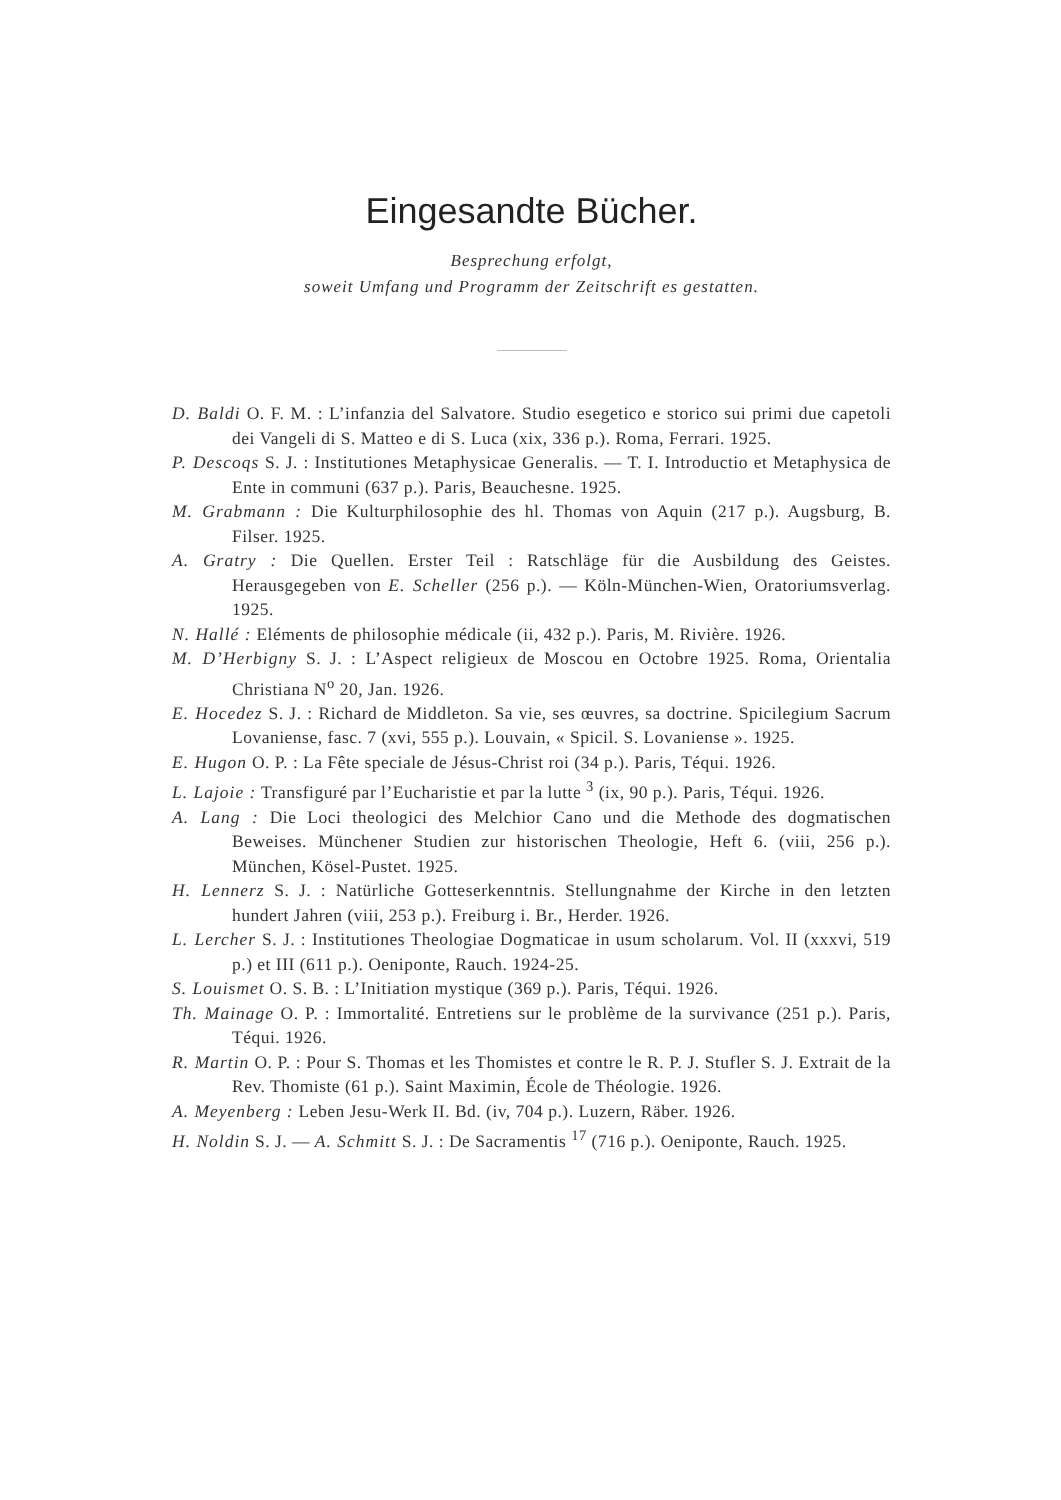Eingesandte Bücher.
Besprechung erfolgt,
soweit Umfang und Programm der Zeitschrift es gestatten.
D. Baldi O. F. M. : L’infanzia del Salvatore. Studio esegetico e storico sui primi due capetoli dei Vangeli di S. Matteo e di S. Luca (xix, 336 p.). Roma, Ferrari. 1925.
P. Descoqs S. J. : Institutiones Metaphysicae Generalis. — T. I. Introductio et Metaphysica de Ente in communi (637 p.). Paris, Beauchesne. 1925.
M. Grabmann : Die Kulturphilosophie des hl. Thomas von Aquin (217 p.). Augsburg, B. Filser. 1925.
A. Gratry : Die Quellen. Erster Teil : Ratschläge für die Ausbildung des Geistes. Herausgegeben von E. Scheller (256 p.). — Köln-München-Wien, Oratoriumsverlag. 1925.
N. Hallé : Eléments de philosophie médicale (ii, 432 p.). Paris, M. Rivière. 1926.
M. D’Herbigny S. J. : L’Aspect religieux de Moscou en Octobre 1925. Roma, Orientalia Christiana N<sup>o</sup> 20, Jan. 1926.
E. Hocedez S. J. : Richard de Middleton. Sa vie, ses œuvres, sa doctrine. Spicilegium Sacrum Lovaniense, fasc. 7 (xvi, 555 p.). Louvain, « Spicil. S. Lovaniense ». 1925.
E. Hugon O. P. : La Fête speciale de Jésus-Christ roi (34 p.). Paris, Téqui. 1926.
L. Lajoie : Transfiguré par l’Eucharistie et par la lutte <sup>3</sup> (ix, 90 p.). Paris, Téqui. 1926.
A. Lang : Die Loci theologici des Melchior Cano und die Methode des dogmatischen Beweises. Münchener Studien zur historischen Theologie, Heft 6. (viii, 256 p.). München, Kösel-Pustet. 1925.
H. Lennerz S. J. : Natürliche Gotteserkenntnis. Stellungnahme der Kirche in den letzten hundert Jahren (viii, 253 p.). Freiburg i. Br., Herder. 1926.
L. Lercher S. J. : Institutiones Theologiae Dogmaticae in usum scholarum. Vol. II (xxxvi, 519 p.) et III (611 p.). Oeniponte, Rauch. 1924-25.
S. Louismet O. S. B. : L’Initiation mystique (369 p.). Paris, Téqui. 1926.
Th. Mainage O. P. : Immortalité. Entretiens sur le problème de la survivance (251 p.). Paris, Téqui. 1926.
R. Martin O. P. : Pour S. Thomas et les Thomistes et contre le R. P. J. Stufler S. J. Extrait de la Rev. Thomiste (61 p.). Saint Maximin, École de Théologie. 1926.
A. Meyenberg : Leben Jesu-Werk II. Bd. (iv, 704 p.). Luzern, Räber. 1926.
H. Noldin S. J. — A. Schmitt S. J. : De Sacramentis <sup>17</sup> (716 p.). Oeniponte, Rauch. 1925.